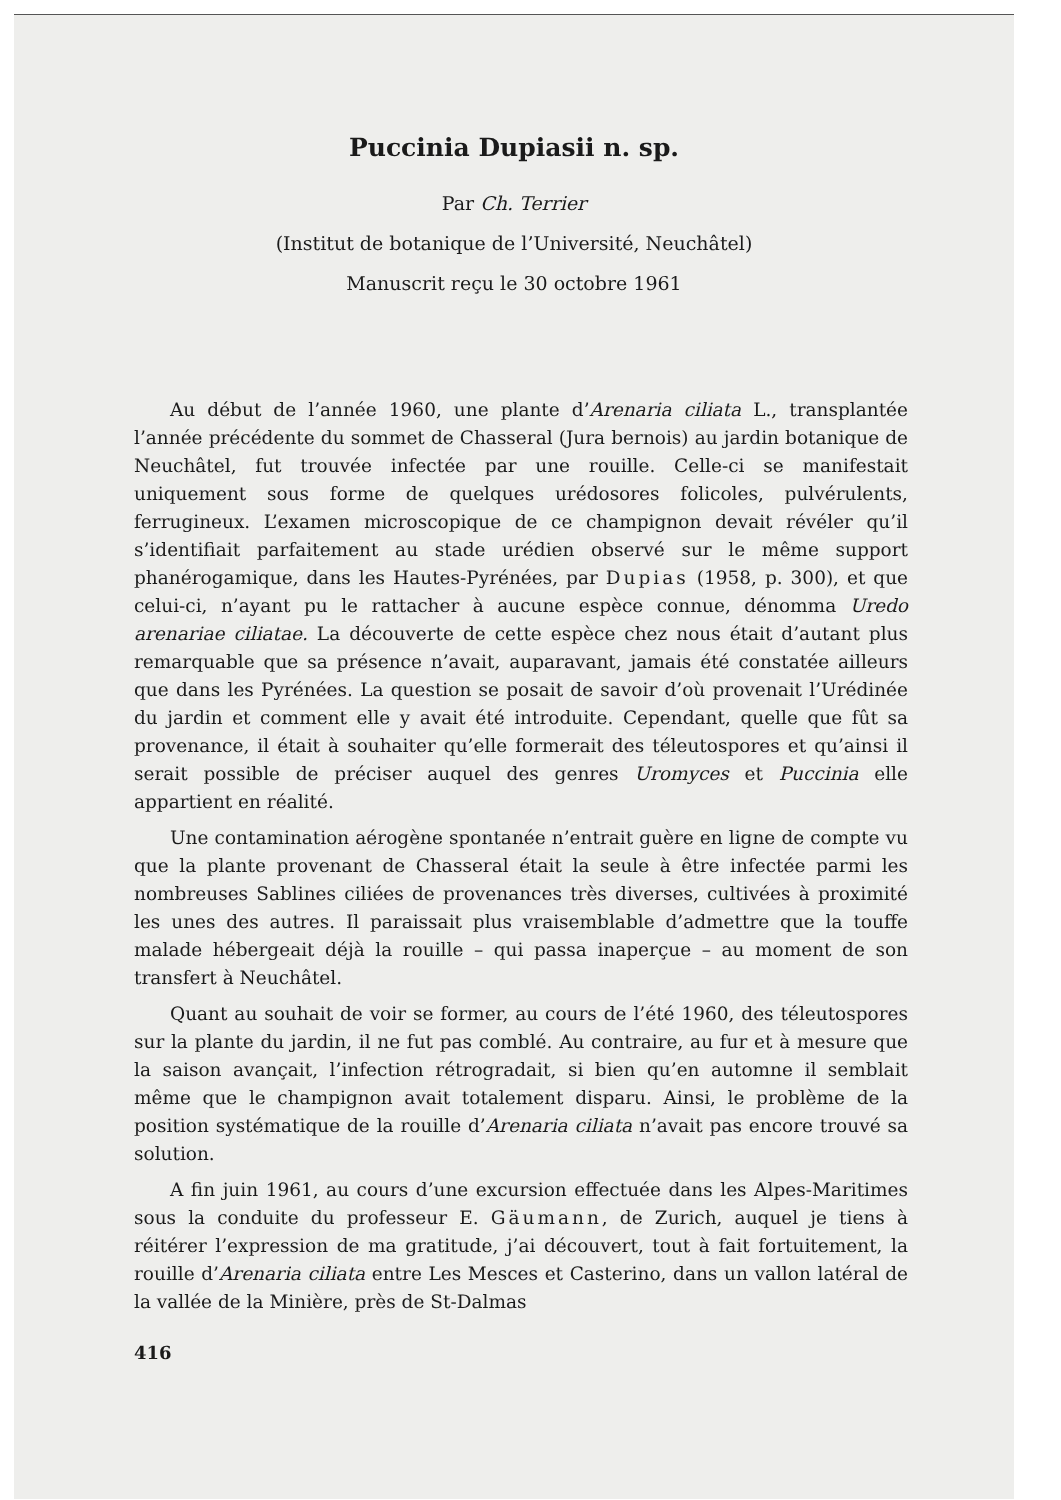Puccinia Dupiasii n. sp.
Par Ch. Terrier
(Institut de botanique de l’Université, Neuchâtel)
Manuscrit reçu le 30 octobre 1961
Au début de l’année 1960, une plante d’Arenaria ciliata L., transplantée l’année précédente du sommet de Chasseral (Jura bernois) au jardin botanique de Neuchâtel, fut trouvée infectée par une rouille. Celle-ci se manifestait uniquement sous forme de quelques urédosores folicoles, pulvérulents, ferrugineux. L’examen microscopique de ce champignon devait révéler qu’il s’identifiait parfaitement au stade urédien observé sur le même support phanérogamique, dans les Hautes-Pyrénées, par Dupias (1958, p. 300), et que celui-ci, n’ayant pu le rattacher à aucune espèce connue, dénomma Uredo arenariae ciliatae. La découverte de cette espèce chez nous était d’autant plus remarquable que sa présence n’avait, auparavant, jamais été constatée ailleurs que dans les Pyrénées. La question se posait de savoir d’où provenait l’Urédinée du jardin et comment elle y avait été introduite. Cependant, quelle que fût sa provenance, il était à souhaiter qu’elle formerait des téleutospores et qu’ainsi il serait possible de préciser auquel des genres Uromyces et Puccinia elle appartient en réalité.
Une contamination aérogène spontanée n’entrait guère en ligne de compte vu que la plante provenant de Chasseral était la seule à être infectée parmi les nombreuses Sablines ciliées de provenances très diverses, cultivées à proximité les unes des autres. Il paraissait plus vraisemblable d’admettre que la touffe malade hébergeait déjà la rouille – qui passa inaperçue – au moment de son transfert à Neuchâtel.
Quant au souhait de voir se former, au cours de l’été 1960, des téleutospores sur la plante du jardin, il ne fut pas comblé. Au contraire, au fur et à mesure que la saison avançait, l’infection rétrogradait, si bien qu’en automne il semblait même que le champignon avait totalement disparu. Ainsi, le problème de la position systématique de la rouille d’Arenaria ciliata n’avait pas encore trouvé sa solution.
A fin juin 1961, au cours d’une excursion effectuée dans les Alpes-Maritimes sous la conduite du professeur E. Gäumann, de Zurich, auquel je tiens à réitérer l’expression de ma gratitude, j’ai découvert, tout à fait fortuitement, la rouille d’Arenaria ciliata entre Les Mesces et Casterino, dans un vallon latéral de la vallée de la Minière, près de St-Dalmas
416